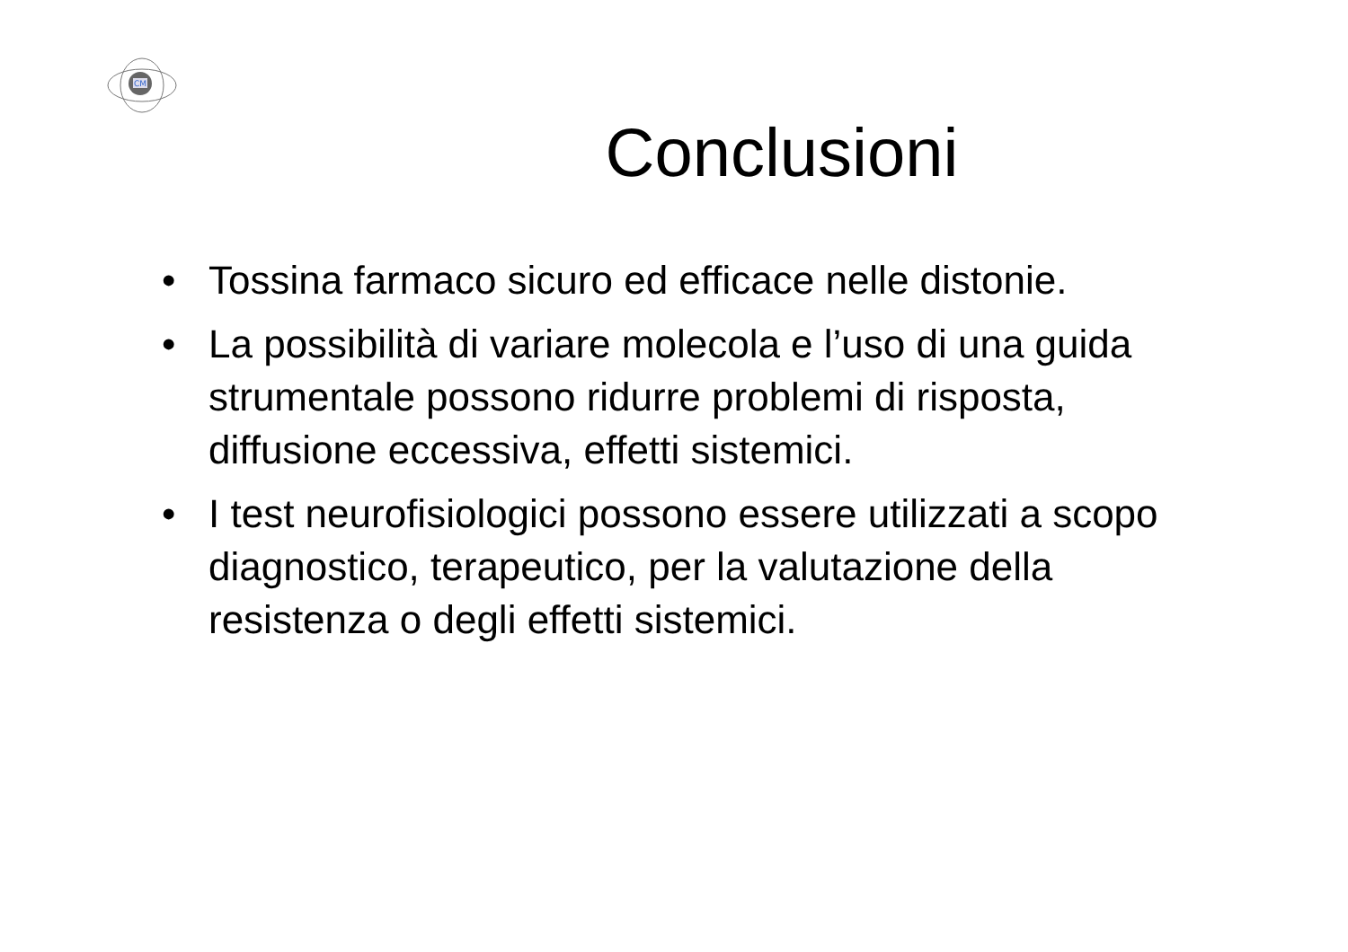CM
Conclusioni
• Tossina farmaco sicuro ed efficace nelle distonie.
• La possibilità di variare molecola e l’uso di una guida strumentale possono ridurre problemi di risposta, diffusione eccessiva, effetti sistemici.
• I test neurofisiologici possono essere utilizzati a scopo diagnostico, terapeutico, per la valutazione della resistenza o degli effetti sistemici.